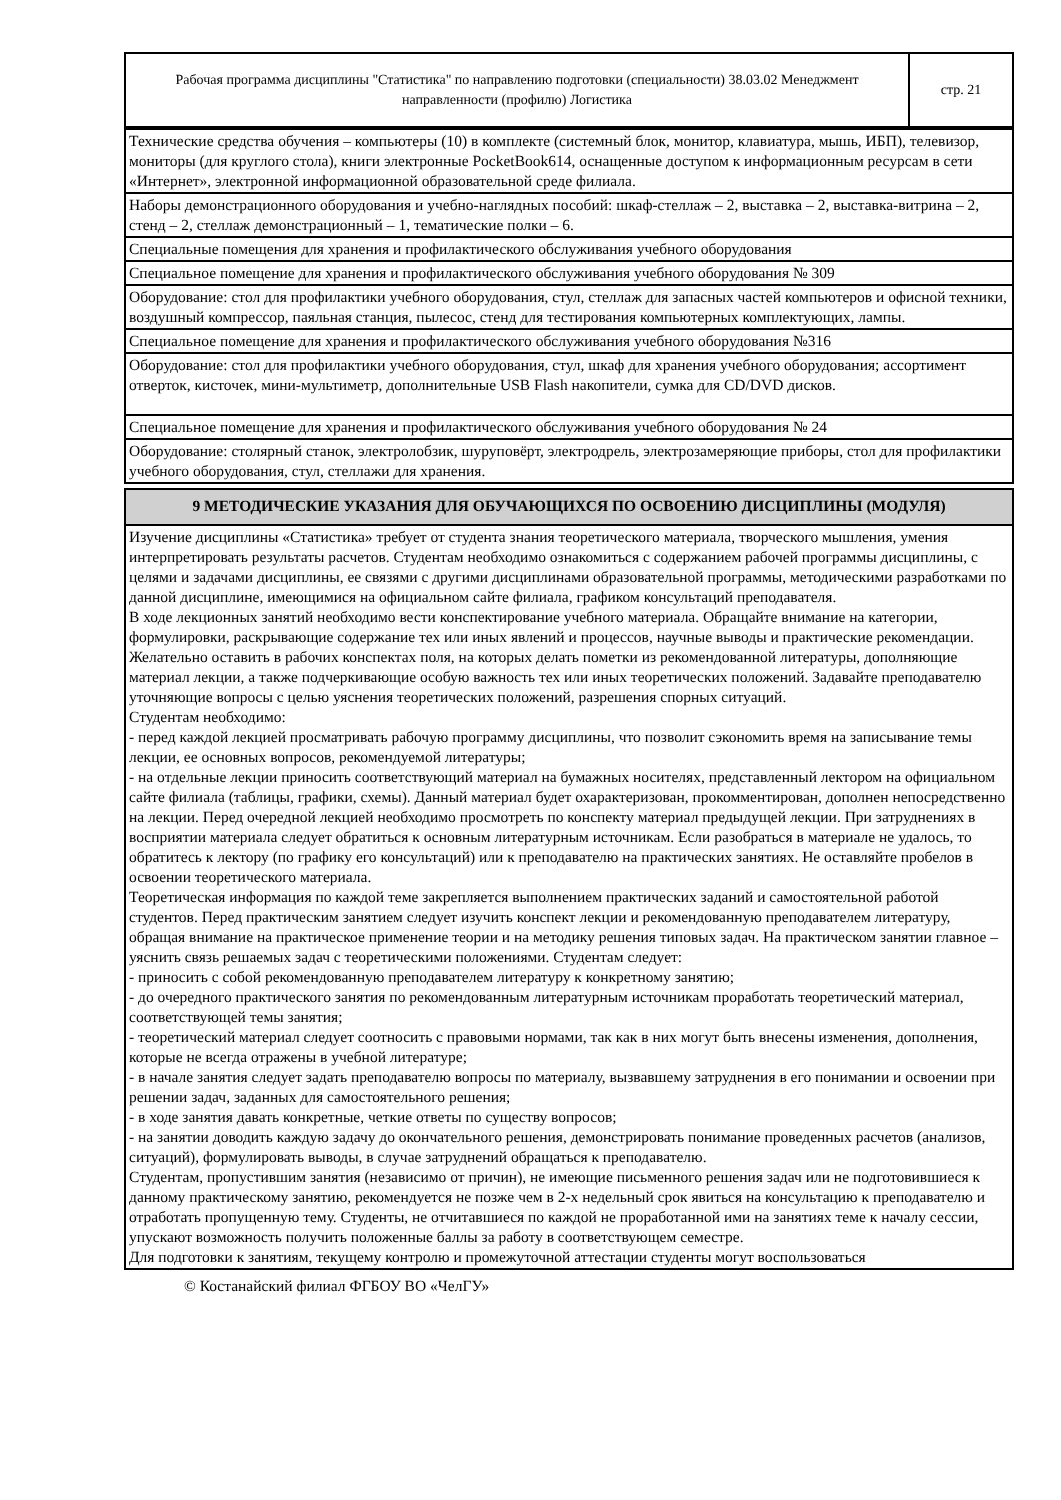| Рабочая программа дисциплины "Статистика" по направлению подготовки (специальности) 38.03.02 Менеджмент направленности (профилю) Логистика | стр. 21 |
| Технические средства обучения – компьютеры (10) в комплекте (системный блок, монитор, клавиатура, мышь, ИБП), телевизор, мониторы (для круглого стола), книги электронные PocketBook614, оснащенные доступом к информационным ресурсам в сети «Интернет», электронной информационной образовательной среде филиала. |
| Наборы демонстрационного оборудования и учебно-наглядных пособий: шкаф-стеллаж – 2, выставка – 2, выставка-витрина – 2, стенд – 2, стеллаж демонстрационный – 1, тематические полки – 6. |
| Специальные помещения для хранения и профилактического обслуживания учебного оборудования |
| Специальное помещение для хранения и профилактического обслуживания учебного оборудования № 309 |
| Оборудование: стол для профилактики учебного оборудования, стул, стеллаж для запасных частей компьютеров и офисной техники, воздушный компрессор, паяльная станция, пылесос, стенд для тестирования компьютерных комплектующих, лампы. |
| Специальное помещение для хранения и профилактического обслуживания учебного оборудования №316 |
| Оборудование: стол для профилактики учебного оборудования, стул, шкаф для хранения учебного оборудования; ассортимент отверток, кисточек, мини-мультиметр, дополнительные USB Flash накопители, сумка для CD/DVD дисков. |
| Специальное помещение для хранения и профилактического обслуживания учебного оборудования № 24 |
| Оборудование: столярный станок, электролобзик, шуруповёрт, электродрель, электрозамеряющие приборы, стол для профилактики учебного оборудования, стул, стеллажи для хранения. |
| 9 МЕТОДИЧЕСКИЕ УКАЗАНИЯ ДЛЯ ОБУЧАЮЩИХСЯ ПО ОСВОЕНИЮ ДИСЦИПЛИНЫ (МОДУЛЯ) |
| Изучение дисциплины «Статистика» требует от студента знания теоретического материала, творческого мышления, умения интерпретировать результаты расчетов. Студентам необходимо ознакомиться с содержанием рабочей программы дисциплины, с целями и задачами дисциплины, ее связями с другими дисциплинами образовательной программы, методическими разработками по данной дисциплине, имеющимися на официальном сайте филиала, графиком консультаций преподавателя. В ходе лекционных занятий необходимо вести конспектирование учебного материала. Обращайте внимание на категории, формулировки, раскрывающие содержание тех или иных явлений и процессов, научные выводы и практические рекомендации. Желательно оставить в рабочих конспектах поля, на которых делать пометки из рекомендованной литературы, дополняющие материал лекции, а также подчеркивающие особую важность тех или иных теоретических положений. Задавайте преподавателю уточняющие вопросы с целью уяснения теоретических положений, разрешения спорных ситуаций. Студентам необходимо: - перед каждой лекцией просматривать рабочую программу дисциплины, что позволит сэкономить время на записывание темы лекции, ее основных вопросов, рекомендуемой литературы; - на отдельные лекции приносить соответствующий материал на бумажных носителях, представленный лектором на официальном сайте филиала (таблицы, графики, схемы). Данный материал будет охарактеризован, прокомментирован, дополнен непосредственно на лекции. Перед очередной лекцией необходимо просмотреть по конспекту материал предыдущей лекции. При затруднениях в восприятии материала следует обратиться к основным литературным источникам. Если разобраться в материале не удалось, то обратитесь к лектору (по графику его консультаций) или к преподавателю на практических занятиях. Не оставляйте пробелов в освоении теоретического материала. Теоретическая информация по каждой теме закрепляется выполнением практических заданий и самостоятельной работой студентов. Перед практическим занятием следует изучить конспект лекции и рекомендованную преподавателем литературу, обращая внимание на практическое применение теории и на методику решения типовых задач. На практическом занятии главное – уяснить связь решаемых задач с теоретическими положениями. Студентам следует: - приносить с собой рекомендованную преподавателем литературу к конкретному занятию; - до очередного практического занятия по рекомендованным литературным источникам проработать теоретический материал, соответствующей темы занятия; - теоретический материал следует соотносить с правовыми нормами, так как в них могут быть внесены изменения, дополнения, которые не всегда отражены в учебной литературе; - в начале занятия следует задать преподавателю вопросы по материалу, вызвавшему затруднения в его понимании и освоении при решении задач, заданных для самостоятельного решения; - в ходе занятия давать конкретные, четкие ответы по существу вопросов; - на занятии доводить каждую задачу до окончательного решения, демонстрировать понимание проведенных расчетов (анализов, ситуаций), формулировать выводы, в случае затруднений обращаться к преподавателю. Студентам, пропустившим занятия (независимо от причин), не имеющие письменного решения задач или не подготовившиеся к данному практическому занятию, рекомендуется не позже чем в 2-х недельный срок явиться на консультацию к преподавателю и отработать пропущенную тему. Студенты, не отчитавшиеся по каждой не проработанной ими на занятиях теме к началу сессии, упускают возможность получить положенные баллы за работу в соответствующем семестре. Для подготовки к занятиям, текущему контролю и промежуточной аттестации студенты могут воспользоваться |
© Костанайский филиал ФГБОУ ВО «ЧелГУ»